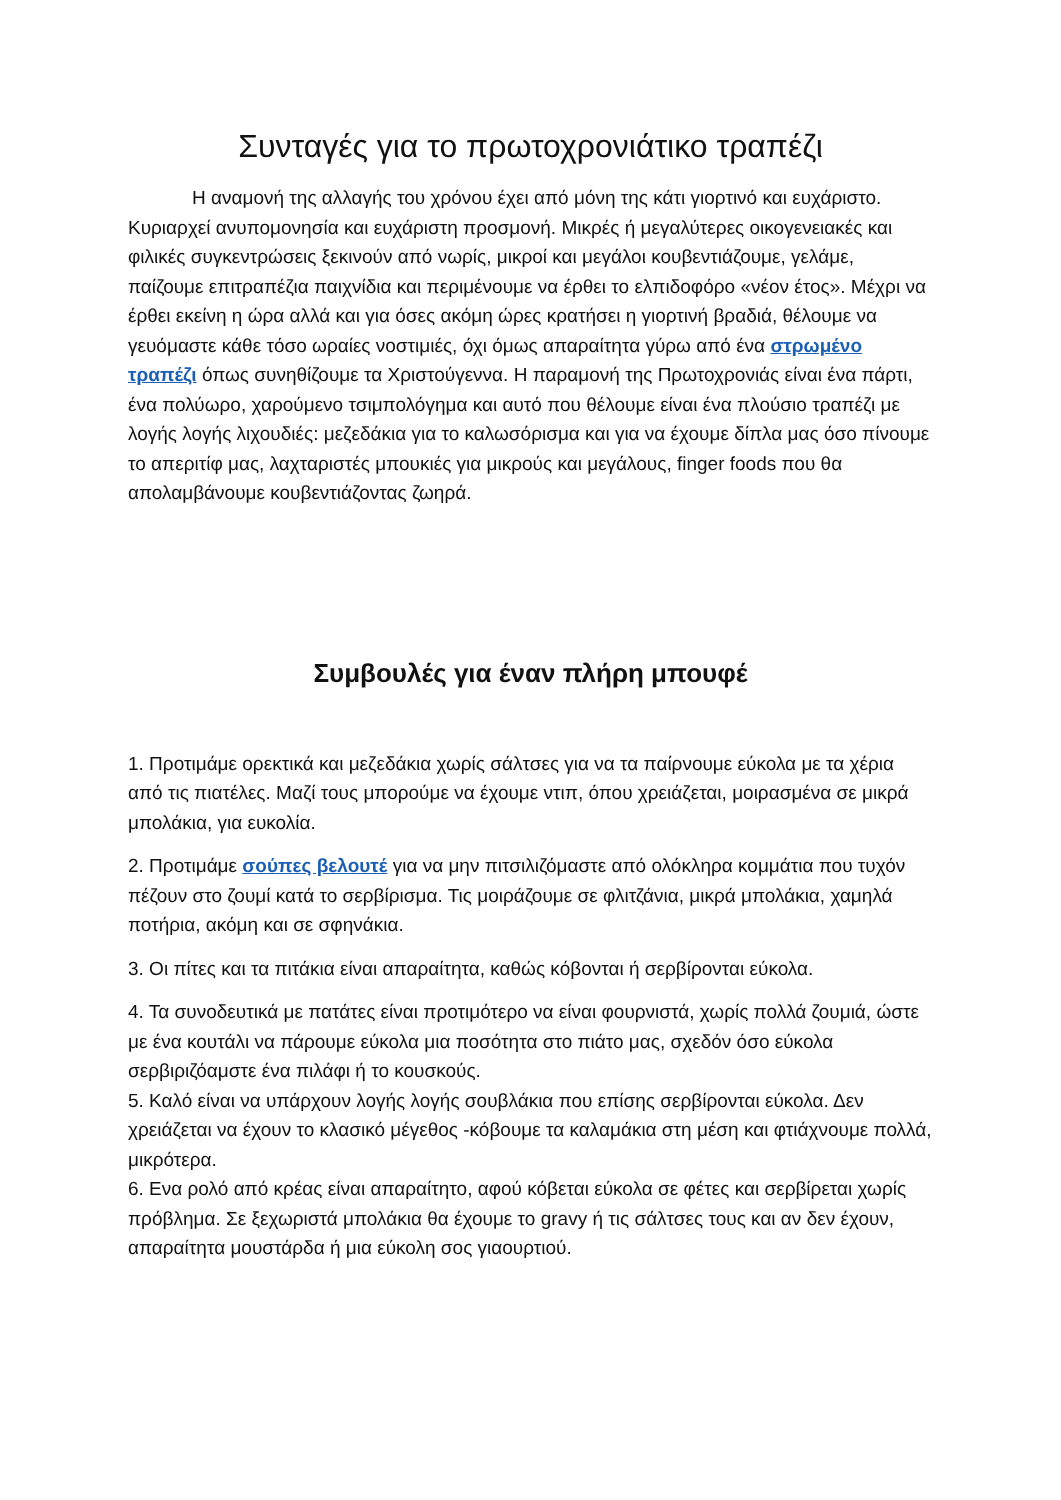Συνταγές για το πρωτοχρονιάτικο τραπέζι
Η αναμονή της αλλαγής του χρόνου έχει από μόνη της κάτι γιορτινό και ευχάριστο. Κυριαρχεί ανυπομονησία και ευχάριστη προσμονή. Μικρές ή μεγαλύτερες οικογενειακές και φιλικές συγκεντρώσεις ξεκινούν από νωρίς, μικροί και μεγάλοι κουβεντιάζουμε, γελάμε, παίζουμε επιτραπέζια παιχνίδια και περιμένουμε να έρθει το ελπιδοφόρο «νέον έτος». Μέχρι να έρθει εκείνη η ώρα αλλά και για όσες ακόμη ώρες κρατήσει η γιορτινή βραδιά, θέλουμε να γευόμαστε κάθε τόσο ωραίες νοστιμιές, όχι όμως απαραίτητα γύρω από ένα στρωμένο τραπέζι όπως συνηθίζουμε τα Χριστούγεννα. Η παραμονή της Πρωτοχρονιάς είναι ένα πάρτι, ένα πολύωρο, χαρούμενο τσιμπολόγημα και αυτό που θέλουμε είναι ένα πλούσιο τραπέζι με λογής λογής λιχουδιές: μεζεδάκια για το καλωσόρισμα και για να έχουμε δίπλα μας όσο πίνουμε το απεριτίφ μας, λαχταριστές μπουκιές για μικρούς και μεγάλους, finger foods που θα απολαμβάνουμε κουβεντιάζοντας ζωηρά.
Συμβουλές για έναν πλήρη μπουφέ
1. Προτιμάμε ορεκτικά και μεζεδάκια χωρίς σάλτσες για να τα παίρνουμε εύκολα με τα χέρια από τις πιατέλες. Μαζί τους μπορούμε να έχουμε ντιπ, όπου χρειάζεται, μοιρασμένα σε μικρά μπολάκια, για ευκολία.
2. Προτιμάμε σούπες βελουτέ για να μην πιτσιλιζόμαστε από ολόκληρα κομμάτια που τυχόν πέζουν στο ζουμί κατά το σερβίρισμα. Τις μοιράζουμε σε φλιτζάνια, μικρά μπολάκια, χαμηλά ποτήρια, ακόμη και σε σφηνάκια.
3. Οι πίτες και τα πιτάκια είναι απαραίτητα, καθώς κόβονται ή σερβίρονται εύκολα.
4. Τα συνοδευτικά με πατάτες είναι προτιμότερο να είναι φουρνιστά, χωρίς πολλά ζουμιά, ώστε με ένα κουτάλι να πάρουμε εύκολα μια ποσότητα στο πιάτο μας, σχεδόν όσο εύκολα σερβιριζόαμστε ένα πιλάφι ή το κουσκούς.
5. Καλό είναι να υπάρχουν λογής λογής σουβλάκια που επίσης σερβίρονται εύκολα. Δεν χρειάζεται να έχουν το κλασικό μέγεθος -κόβουμε τα καλαμάκια στη μέση και φτιάχνουμε πολλά, μικρότερα.
6. Ενα ρολό από κρέας είναι απαραίτητο, αφού κόβεται εύκολα σε φέτες και σερβίρεται χωρίς πρόβλημα. Σε ξεχωριστά μπολάκια θα έχουμε το gravy ή τις σάλτσες τους και αν δεν έχουν, απαραίτητα μουστάρδα ή μια εύκολη σος γιαουρτιού.